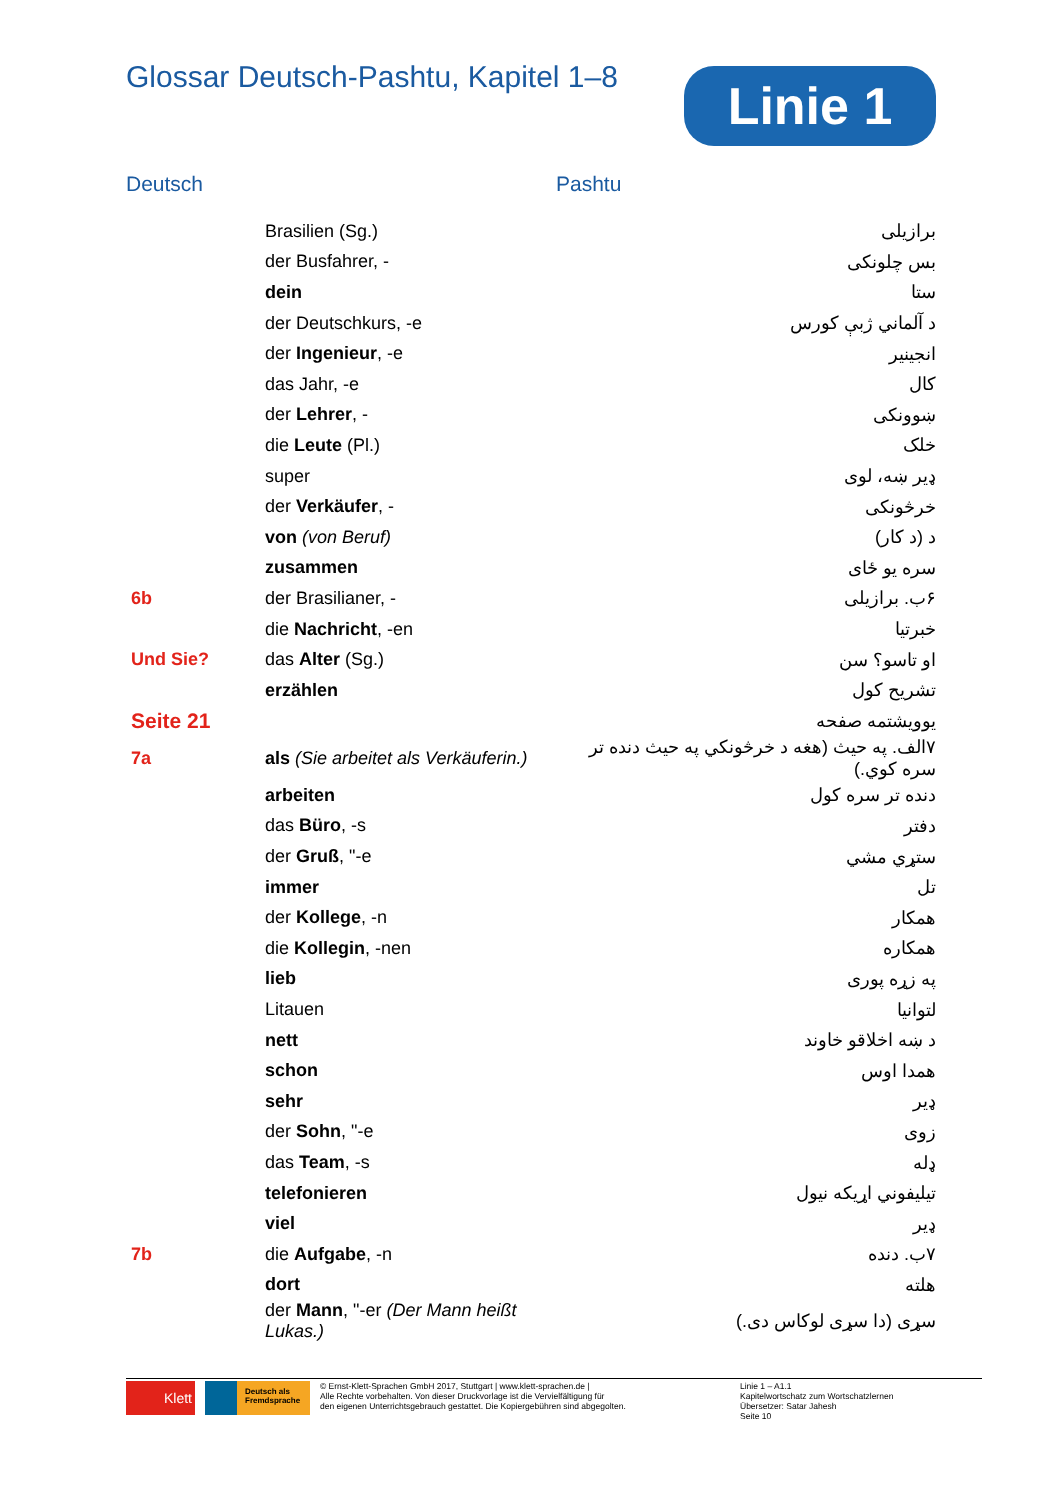Glossar Deutsch-Pashtu, Kapitel 1–8
Linie 1
Deutsch Pashtu
| | Brasilien (Sg.) | برازیلی |
| | der Busfahrer, - | بس چلونکی |
| | dein | ستا |
| | der Deutschkurs, -e | د آلماني ژبې کورس |
| | der Ingenieur , -e | انجینیر |
| | das Jahr, -e | کال |
| | der Lehrer , - | ښوونکی |
| | die Leute (Pl.) | خلک |
| | super | ډیر ښه، لوی |
| | der Verkäufer , - | خرڅونکی |
| | von (von Beruf) | د (د کار) |
| | zusammen | سره یو ځای |
| 6b | der Brasilianer, - | ۶ب. برازیلی |
| | die Nachricht , -en | خبرتیا |
| Und Sie? | das Alter (Sg.) | او تاسو؟ سن |
| | erzählen | تشریح کول |
| Seite 21 | | یوویشتمه صفحه |
| 7a | als (Sie arbeitet als Verkäuferin.) | ۷الف. په حیث (هغه د خرڅونکي په حیث دنده تر سره کوي.) |
| | arbeiten | دنده تر سره کول |
| | das Büro , -s | دفتر |
| | der Gruß , "-e | ستړي مشي |
| | immer | تل |
| | der Kollege , -n | همکار |
| | die Kollegin , -nen | همکاره |
| | lieb | په زړه پوری |
| | Litauen | لتوانیا |
| | nett | د ښه اخلاقو خاوند |
| | schon | همدا اوس |
| | sehr | ډیر |
| | der Sohn , "-e | زوی |
| | das Team , -s | ډله |
| | telefonieren | تیلیفوني اړیکه نیول |
| | viel | ډیر |
| 7b | die Aufgabe , -n | ۷ب. دنده |
| | dort | هلته |
| | der Mann , "-er (Der Mann heißt Lukas.) | سړی (دا سړی لوکاس دی.) |
Klett
Deutsch als Fremdsprache
© Ernst-Klett-Sprachen GmbH 2017, Stuttgart | www.klett-sprachen.de |
Alle Rechte vorbehalten. Von dieser Druckvorlage ist die Vervielfältigung für
den eigenen Unterrichtsgebrauch gestattet. Die Kopiergebühren sind abgegolten.
Linie 1 – A1.1
Kapitelwortschatz zum Wortschatzlernen
Übersetzer: Satar Jahesh
Seite 10